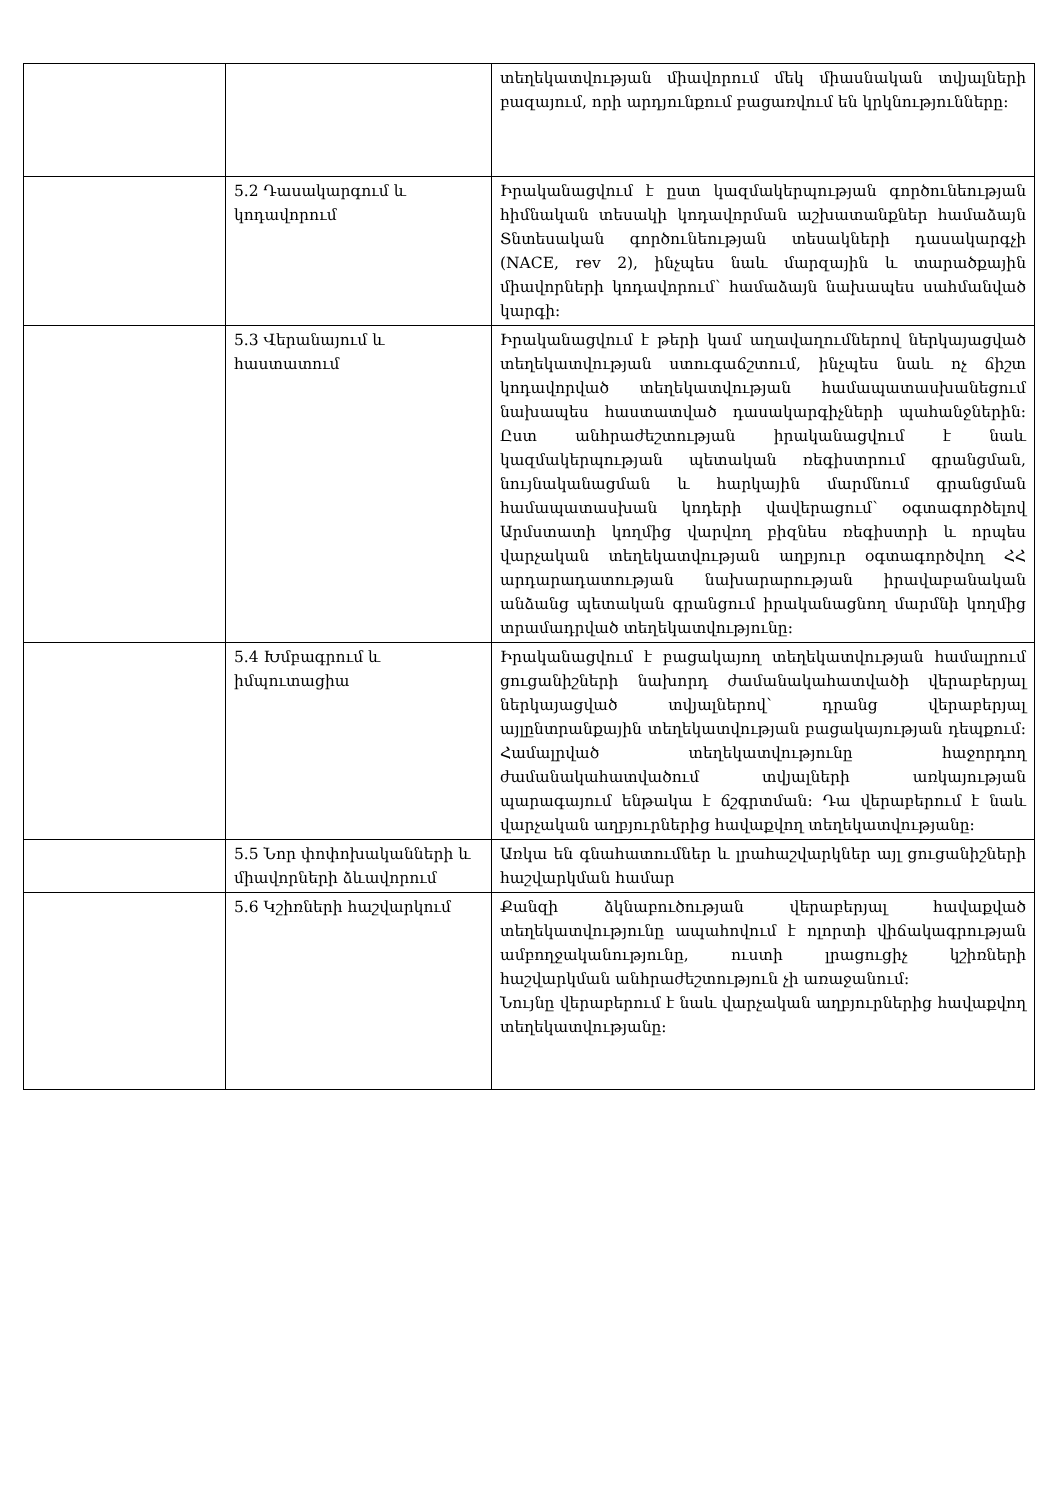| | | տեղեկատվության միավորում մեկ միասնական տվյալների բազայում, որի արդյունքում բացառվում են կրկնությունները: |
| | 5.2 Դասակարգում և կոդավորում | Իրականացվում է ըստ կազմակերպության գործունեության հիմնական տեսակի կոդավորման աշխատանքներ համաձայն Տնտեսական գործունեության տեսակների դասակարգչի (NACE, rev 2), ինչպես նաև մարզային և տարածքային միավորների կոդավորում՝ համաձայն նախապես սահմանված կարգի: |
| | 5.3 Վերանայում և հաստատում | Իրականացվում է թերի կամ աղավաղումներով ներկայացված տեղեկատվության ստուգաճշտում, ինչպես նաև ոչ ճիշտ կոդավորված տեղեկատվության համապատասխանեցում նախապես հաստատված դասակարգիչների պահանջներին: Ըստ անհրաժեշտության իրականացվում է նաև կազմակերպության պետական ռեգիստրում գրանցման, նույնականացման և հարկային մարմնում գրանցման համապատասխան կոդերի վավերացում՝ օգտագործելով Արմստատի կողմից վարվող բիզնես ռեգիստրի և որպես վարչական տեղեկատվության աղբյուր օգտագործվող ՀՀ արդարադատության նախարարության իրավաբանական անձանց պետական գրանցում իրականացնող մարմնի կողմից տրամադրված տեղեկատվությունը: |
| | 5.4 Խմբագրում և իմպուտացիա | Իրականացվում է բացակայող տեղեկատվության համալրում ցուցանիշների նախորդ ժամանակահատվածի վերաբերյալ ներկայացված տվյալներով՝ դրանց վերաբերյալ այլընտրանքային տեղեկատվության բացակայության դեպքում: Համալրված տեղեկատվությունը հաջորդող ժամանակահատվածում տվյալների առկայության պարագայում ենթակա է ճշգրտման: Դա վերաբերում է նաև վարչական աղբյուրներից հավաքվող տեղեկատվությանը: |
| | 5.5 Նոր փոփոխականների և միավորների ձևավորում | Առկա են գնահատումներ և լրահաշվարկներ այլ ցուցանիշների հաշվարկման համար |
| | 5.6 Կշիռների հաշվարկում | Քանզի ձկնաբուծության վերաբերյալ հավաքված տեղեկատվությունը ապահովում է ոլորտի վիճակագրության ամբողջականությունը, ուստի լրացուցիչ կշիռների հաշվարկման անհրաժեշտություն չի առաջանում: Նույնը վերաբերում է նաև վարչական աղբյուրներից հավաքվող տեղեկատվությանը: |